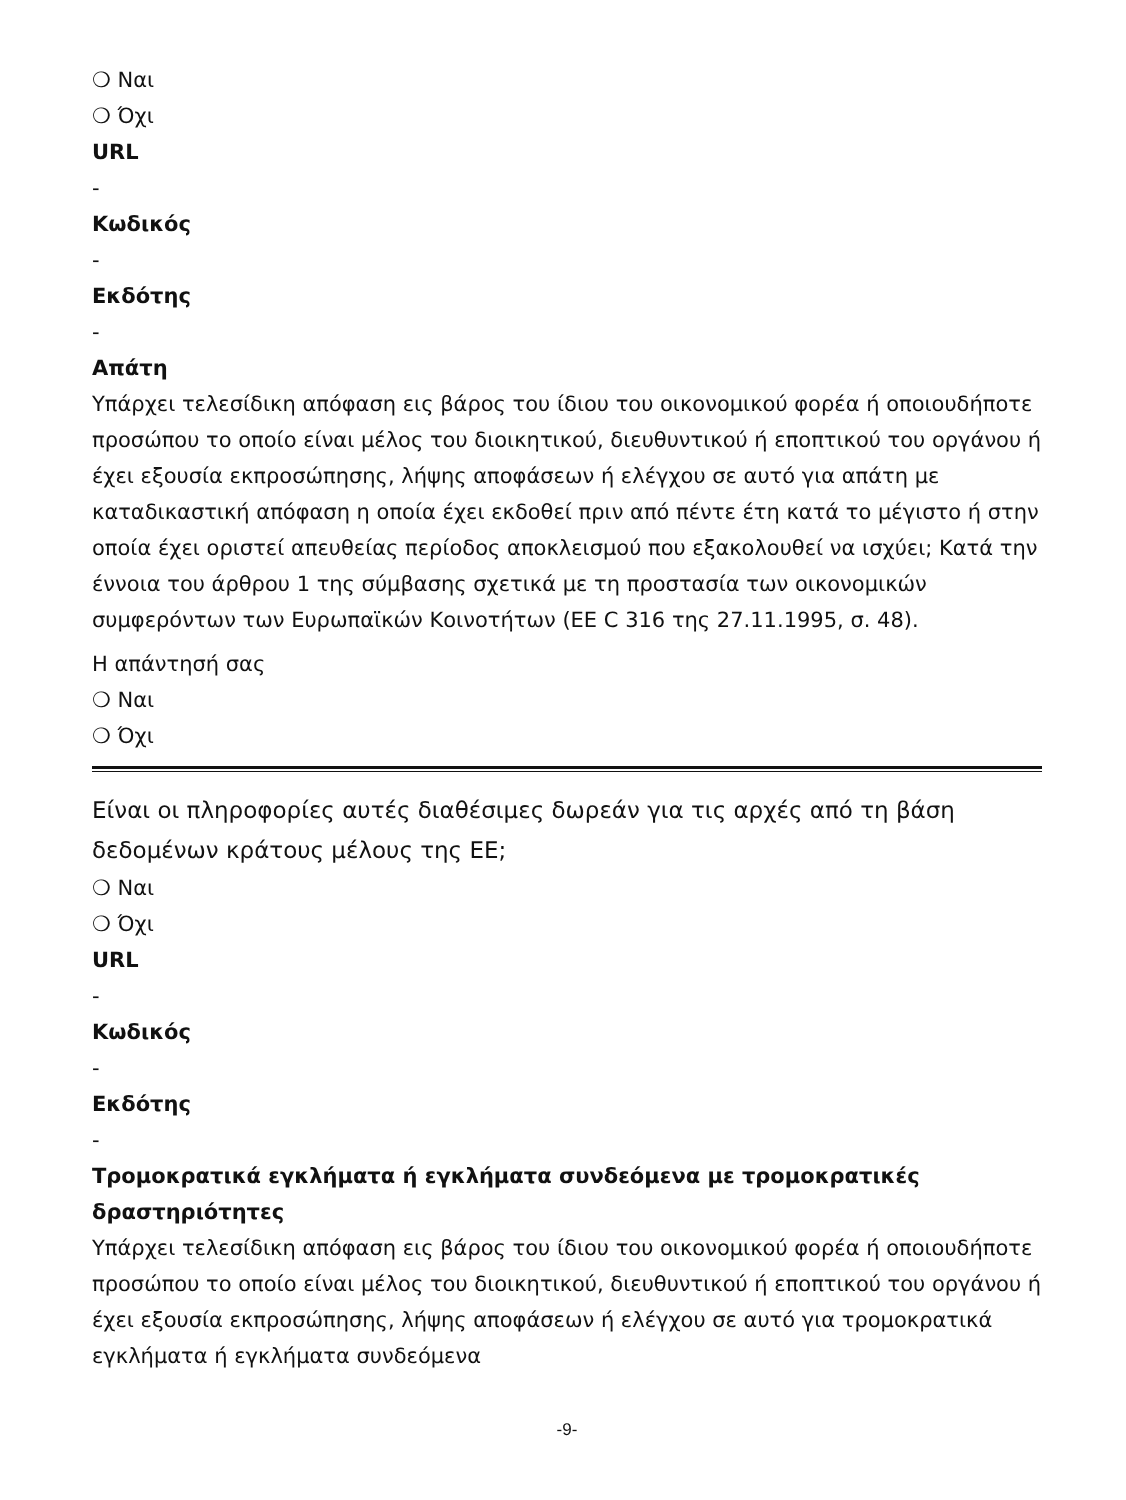❍ Ναι
❍ Όχι
URL
-
Κωδικός
-
Εκδότης
-
Απάτη
Υπάρχει τελεσίδικη απόφαση εις βάρος του ίδιου του οικονομικού φορέα ή οποιουδήποτε προσώπου το οποίο είναι μέλος του διοικητικού, διευθυντικού ή εποπτικού του οργάνου ή έχει εξουσία εκπροσώπησης, λήψης αποφάσεων ή ελέγχου σε αυτό για απάτη με καταδικαστική απόφαση η οποία έχει εκδοθεί πριν από πέντε έτη κατά το μέγιστο ή στην οποία έχει οριστεί απευθείας περίοδος αποκλεισμού που εξακολουθεί να ισχύει; Κατά την έννοια του άρθρου 1 της σύμβασης σχετικά με τη προστασία των οικονομικών συμφερόντων των Ευρωπαϊκών Κοινοτήτων (ΕΕ C 316 της 27.11.1995, σ. 48).
Η απάντησή σας
❍ Ναι
❍ Όχι
Είναι οι πληροφορίες αυτές διαθέσιμες δωρεάν για τις αρχές από τη βάση δεδομένων κράτους μέλους της ΕΕ;
❍ Ναι
❍ Όχι
URL
-
Κωδικός
-
Εκδότης
-
Τρομοκρατικά εγκλήματα ή εγκλήματα συνδεόμενα με τρομοκρατικές δραστηριότητες
Υπάρχει τελεσίδικη απόφαση εις βάρος του ίδιου του οικονομικού φορέα ή οποιουδήποτε προσώπου το οποίο είναι μέλος του διοικητικού, διευθυντικού ή εποπτικού του οργάνου ή έχει εξουσία εκπροσώπησης, λήψης αποφάσεων ή ελέγχου σε αυτό για τρομοκρατικά εγκλήματα ή εγκλήματα συνδεόμενα
-9-